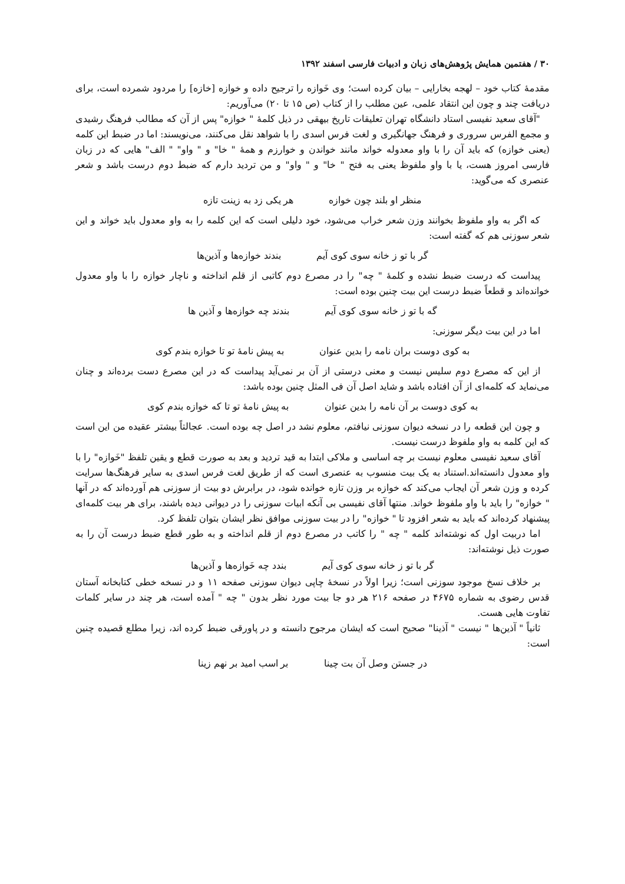۳۰ / هفتمین همایش پژوهش‌های زبان و ادبیات فارسی اسفند ۱۳۹۲
مقدمهٔ کتاب خود – لهجه بخارایی – بیان کرده است؛ وی خَوازه را ترجیح داده و خوازه [خازه] را مردود شمرده است، برای دریافت چند و چون این انتقاد علمی، عین مطلب را از کتاب (ص ۱۵ تا ۲۰) می‌آوریم:
"آقای سعید نفیسی استاد دانشگاه تهران تعلیقات تاریخ بیهقی در ذیل کلمهٔ " خوازه" پس از آن که مطالب فرهنگ رشیدی و مجمع الفرس سروری و فرهنگ جهانگیری و لغت فرس اسدی را با شواهد نقل می‌کنند، می‌نویسند: اما در ضبط این کلمه (یعنی خوازه) که باید آن را با واو معدوله خواند مانند خواندن و خوارزم و همهٔ " خا" و " واو" " الف" هایی که در زبان فارسی امروز هست، یا با واو ملفوظ یعنی به فتح " خا" و " واو" و من تردید دارم که ضبط دوم درست باشد و شعر عنصری که می‌گوید:
منظر او بلند چون خوازه هر یکی زد به زینت تازه
که اگر به واو ملفوظ بخوانند وزن شعر خراب می‌شود، خود دلیلی است که این کلمه را به واو معدول باید خواند و این شعر سوزنی هم که گفته است:
گر با تو ز خانه سوی کوی آیم بندند خوازه‌ها و آذین‌ها
پیداست که درست ضبط نشده و کلمهٔ " چه" را در مصرع دوم کاتبی از قلم انداخته و ناچار خوازه را با واو معدول خوانده‌اند و قطعاً ضبط درست این بیت چنین بوده است:
گه با تو ز خانه سوی کوی آیم بندند چه خوازه‌ها و آذین ها
اما در این بیت دیگر سوزنی:
به کوی دوست بران نامه را بدین عنوان به پیش نامهٔ تو تا خوازه بندم کوی
از این که مصرع دوم سلیس نیست و معنی درستی از آن بر نمی‌آید پیداست که در این مصرع دست برده‌اند و چنان می‌نماید که کلمه‌ای از آن افتاده باشد و شاید اصل آن فی المثل چنین بوده باشد:
به کوی دوست بر آن نامه را بدین عنوان به پیش نامهٔ تو تا که خوازه بندم کوی
و چون این قطعه را در نسخه دیوان سوزنی نیافتم، معلوم نشد در اصل چه بوده است. عجالتاً بیشتر عقیده من این است که این کلمه به واو ملفوظ درست نیست.
آقای سعید نفیسی معلوم نیست بر چه اساسی و ملاکی ابتدا به قید تردید و بعد به صورت قطع و یقین تلفظ "خَوازه" را با واو معدول دانسته‌اند.استناد به یک بیت منسوب به عنصری است که از طریق لغت فرس اسدی به سایر فرهنگ‌ها سرایت کرده و وزن شعر آن ایجاب می‌کند که خوازه بر وزن تازه خوانده شود، در برابرش دو بیت از سوزنی هم آورده‌اند که در آنها " خوازه" را باید با واو ملفوظ خواند. منتها آقای نفیسی بی آنکه ابیات سوزنی را در دیوانی دیده باشند، برای هر بیت کلمه‌ای پیشنهاد کرده‌اند که باید به شعر افزود تا " خوازه" را در بیت سوزنی موافق نظر ایشان بتوان تلفظ کرد.
اما دربیت اول که نوشته‌اند کلمه " چه " را کاتب در مصرع دوم از قلم انداخته و به طور قطع ضبط درست آن را به صورت ذیل نوشته‌اند:
گر با تو ز خانه سوی کوی آیم بندد چه خَوازه‌ها و آذین‌ها
بر خلاف نسخ موجود سوزنی است؛ زیرا اولاً در نسخهٔ چاپی دیوان سوزنی صفحه ۱۱ و در نسخه خطی کتابخانه آستان قدس رضوی به شماره ۴۶۷۵ در صفحه ۲۱۶ هر دو جا بیت مورد نظر بدون " چه " آمده است، هر چند در سایر کلمات تفاوت هایی هست.
ثانیاً " آذین‌ها " نیست " آذینا" صحیح است که ایشان مرجوح دانسته و در پاورقی ضبط کرده اند، زیرا مطلع قصیده چنین است:
در جستن وصل آن بت چینا بر اسب امید بر نهم زینا